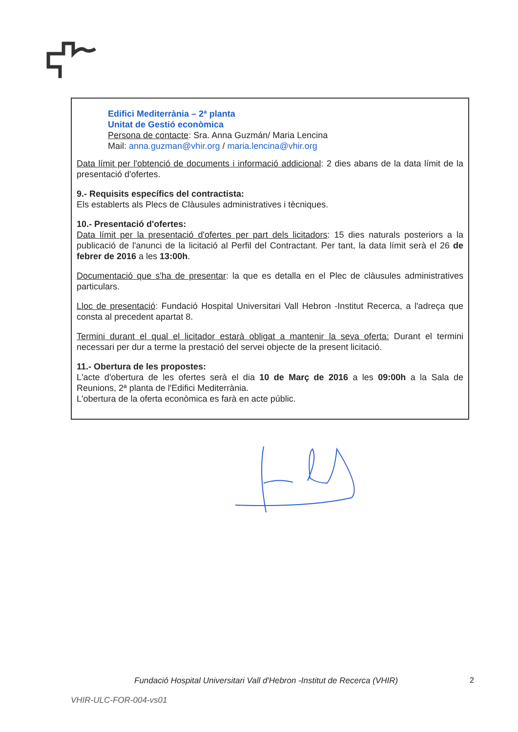Edifici Mediterrània – 2ª planta
Unitat de Gestió econòmica
Persona de contacte: Sra. Anna Guzmán/ Maria Lencina
Mail: anna.guzman@vhir.org / maria.lencina@vhir.org
Data límit per l'obtenció de documents i informació addicional: 2 dies abans de la data límit de la presentació d'ofertes.
9.- Requisits específics del contractista:
Els establerts als Plecs de Clàusules administratives i tècniques.
10.- Presentació d'ofertes:
Data límit per la presentació d'ofertes per part dels licitadors: 15 dies naturals posteriors a la publicació de l'anunci de la licitació al Perfil del Contractant. Per tant, la data límit serà el 26 de febrer de 2016 a les 13:00h.
Documentació que s'ha de presentar: la que es detalla en el Plec de clàusules administratives particulars.
Lloc de presentació: Fundació Hospital Universitari Vall Hebron -Institut Recerca, a l'adreça que consta al precedent apartat 8.
Termini durant el qual el licitador estarà obligat a mantenir la seva oferta: Durant el termini necessari per dur a terme la prestació del servei objecte de la present licitació.
11.- Obertura de les propostes:
L'acte d'obertura de les ofertes serà el dia 10 de Març de 2016 a les 09:00h a la Sala de Reunions, 2ª planta de l'Edifici Mediterrània.
L'obertura de la oferta econòmica es farà en acte públic.
Fundació Hospital Universitari Vall d'Hebron -Institut de Recerca (VHIR)
2
VHIR-ULC-FOR-004-vs01